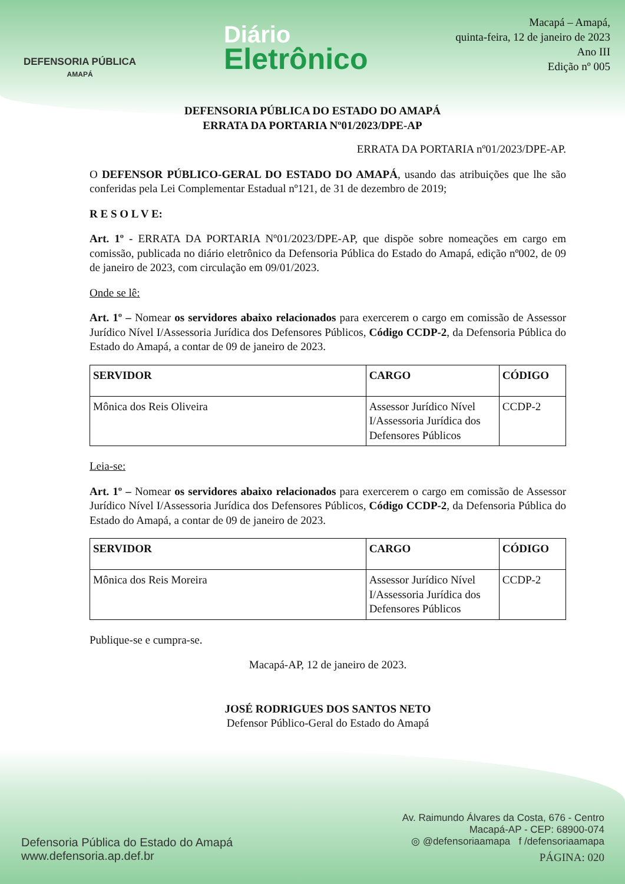DEFENSORIA PÚBLICA
AMAPÁ
Diário
Eletrônico
Macapá – Amapá,
quinta-feira, 12 de janeiro de 2023
Ano III
Edição nº 005
DEFENSORIA PÚBLICA DO ESTADO DO AMAPÁ
ERRATA DA PORTARIA Nº01/2023/DPE-AP
ERRATA DA PORTARIA nº01/2023/DPE-AP.
O DEFENSOR PÚBLICO-GERAL DO ESTADO DO AMAPÁ, usando das atribuições que lhe são conferidas pela Lei Complementar Estadual nº121, de 31 de dezembro de 2019;
R E S O L V E:
Art. 1º - ERRATA DA PORTARIA Nº01/2023/DPE-AP, que dispõe sobre nomeações em cargo em comissão, publicada no diário eletrônico da Defensoria Pública do Estado do Amapá, edição nº002, de 09 de janeiro de 2023, com circulação em 09/01/2023.
Onde se lê:
Art. 1º – Nomear os servidores abaixo relacionados para exercerem o cargo em comissão de Assessor Jurídico Nível I/Assessoria Jurídica dos Defensores Públicos, Código CCDP-2, da Defensoria Pública do Estado do Amapá, a contar de 09 de janeiro de 2023.
| SERVIDOR | CARGO | CÓDIGO |
| --- | --- | --- |
| Mônica dos Reis Oliveira | Assessor Jurídico Nível I/Assessoria Jurídica dos Defensores Públicos | CCDP-2 |
Leia-se:
Art. 1º – Nomear os servidores abaixo relacionados para exercerem o cargo em comissão de Assessor Jurídico Nível I/Assessoria Jurídica dos Defensores Públicos, Código CCDP-2, da Defensoria Pública do Estado do Amapá, a contar de 09 de janeiro de 2023.
| SERVIDOR | CARGO | CÓDIGO |
| --- | --- | --- |
| Mônica dos Reis Moreira | Assessor Jurídico Nível I/Assessoria Jurídica dos Defensores Públicos | CCDP-2 |
Publique-se e cumpra-se.
Macapá-AP, 12 de janeiro de 2023.
JOSÉ RODRIGUES DOS SANTOS NETO
Defensor Público-Geral do Estado do Amapá
Defensoria Pública do Estado do Amapá
www.defensoria.ap.def.br
Av. Raimundo Álvares da Costa, 676 - Centro
Macapá-AP - CEP: 68900-074
◎ @defensoriaamapa f /defensoriaamapa
PÁGINA: 020